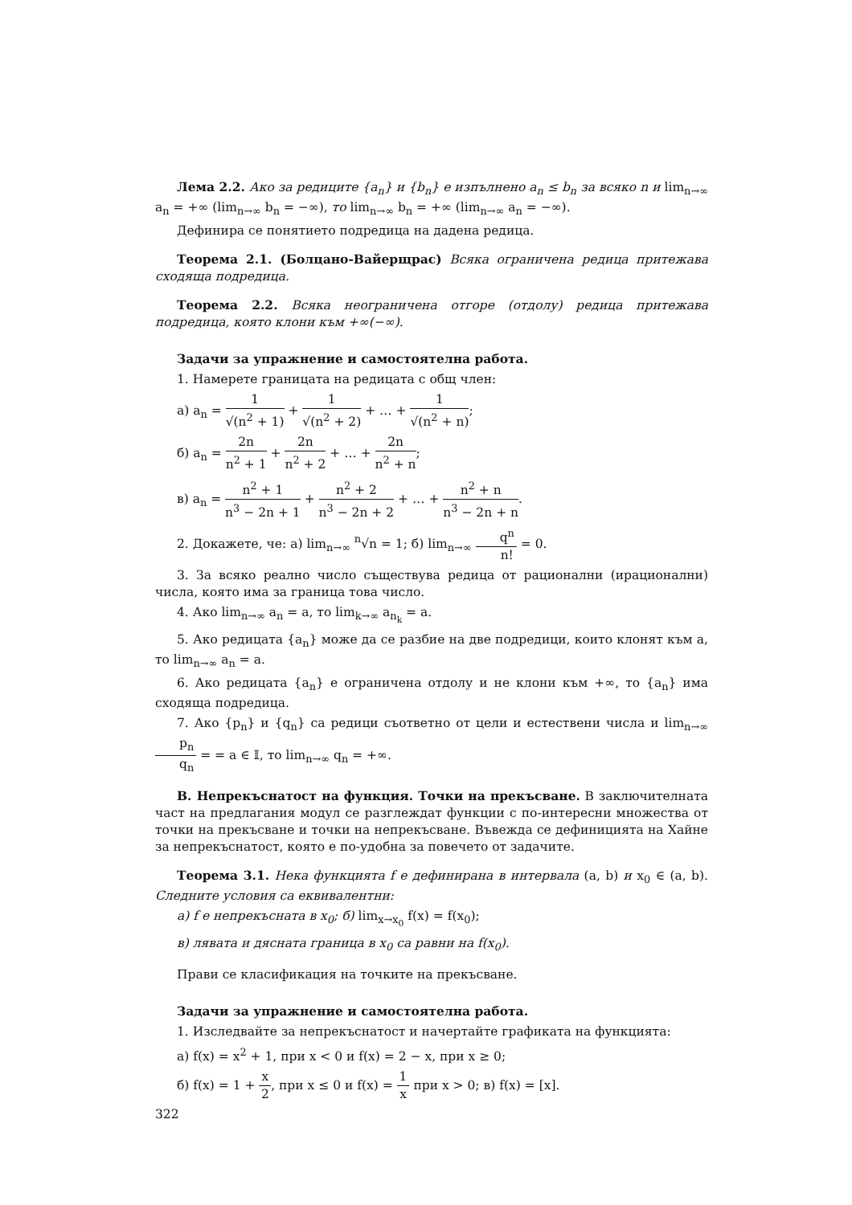Лема 2.2. Ако за редиците {a<sub>n</sub>} и {b<sub>n</sub>} е изпълнено a<sub>n</sub> ≤ b<sub>n</sub> за всяко n и lim<sub>n→∞</sub> a<sub>n</sub> = +∞ (lim<sub>n→∞</sub> b<sub>n</sub> = −∞), то lim<sub>n→∞</sub> b<sub>n</sub> = +∞ (lim<sub>n→∞</sub> a<sub>n</sub> = −∞).
Дефинира се понятието подредица на дадена редица.
Теорема 2.1. (Болцано-Вайерщрас) Всяка ограничена редица притежава сходяща подредица.
Теорема 2.2. Всяка неограничена отгоре (отдолу) редица притежава подредица, която клони към +∞(−∞).
Задачи за упражнение и самостоятелна работа.
1. Намерете границата на редицата с общ член:
а) a<sub>n</sub> = 1 √(n<sup>2</sup> + 1) + 1 √(n<sup>2</sup> + 2) + … + 1 √(n<sup>2</sup> + n);
б) a<sub>n</sub> = 2n n<sup>2</sup> + 1 + 2n n<sup>2</sup> + 2 + … + 2n n<sup>2</sup> + n;
в) a<sub>n</sub> = n<sup>2</sup> + 1 n<sup>3</sup> − 2n + 1 + n<sup>2</sup> + 2 n<sup>3</sup> − 2n + 2 + … + n<sup>2</sup> + n n<sup>3</sup> − 2n + n.
2. Докажете, че: а) lim<sub>n→∞</sub> <sup>n</sup>√n = 1; б) lim<sub>n→∞</sub> q<sup>n</sup> n! = 0.
3. За всяко реално число съществува редица от рационални (ирационални) числа, която има за граница това число.
4. Ако lim<sub>n→∞</sub> a<sub>n</sub> = a, то lim<sub>k→∞</sub> a<sub>n<sub>k</sub></sub> = a.
5. Ако редицата {a<sub>n</sub>} може да се разбие на две подредици, които клонят към a, то lim<sub>n→∞</sub> a<sub>n</sub> = a.
6. Ако редицата {a<sub>n</sub>} е ограничена отдолу и не клони към +∞, то {a<sub>n</sub>} има сходяща подредица.
7. Ако {p<sub>n</sub>} и {q<sub>n</sub>} са редици съответно от цели и естествени числа и lim<sub>n→∞</sub> p<sub>n</sub> q<sub>n</sub> = = a ∈ 𝕀, то lim<sub>n→∞</sub> q<sub>n</sub> = +∞.
В. Непрекъснатост на функция. Точки на прекъсване. В заключителната част на предлагания модул се разглеждат функции с по-интересни множества от точки на прекъсване и точки на непрекъсване. Въвежда се дефиницията на Хайне за непрекъснатост, която е по-удобна за повечето от задачите.
Теорема 3.1. Нека функцията f е дефинирана в интервала (a, b) и x<sub>0</sub> ∈ (a, b). Следните условия са еквивалентни:
а) f е непрекъсната в x<sub>0</sub>; б) lim<sub>x→x<sub>0</sub></sub> f(x) = f(x<sub>0</sub>);
в) лявата и дясната граница в x<sub>0</sub> са равни на f(x<sub>0</sub>).
Прави се класификация на точките на прекъсване.
Задачи за упражнение и самостоятелна работа.
1. Изследвайте за непрекъснатост и начертайте графиката на функцията:
а) f(x) = x<sup>2</sup> + 1, при x < 0 и f(x) = 2 − x, при x ≥ 0;
б) f(x) = 1 + x 2, при x ≤ 0 и f(x) = 1 x при x > 0; в) f(x) = [x].
322